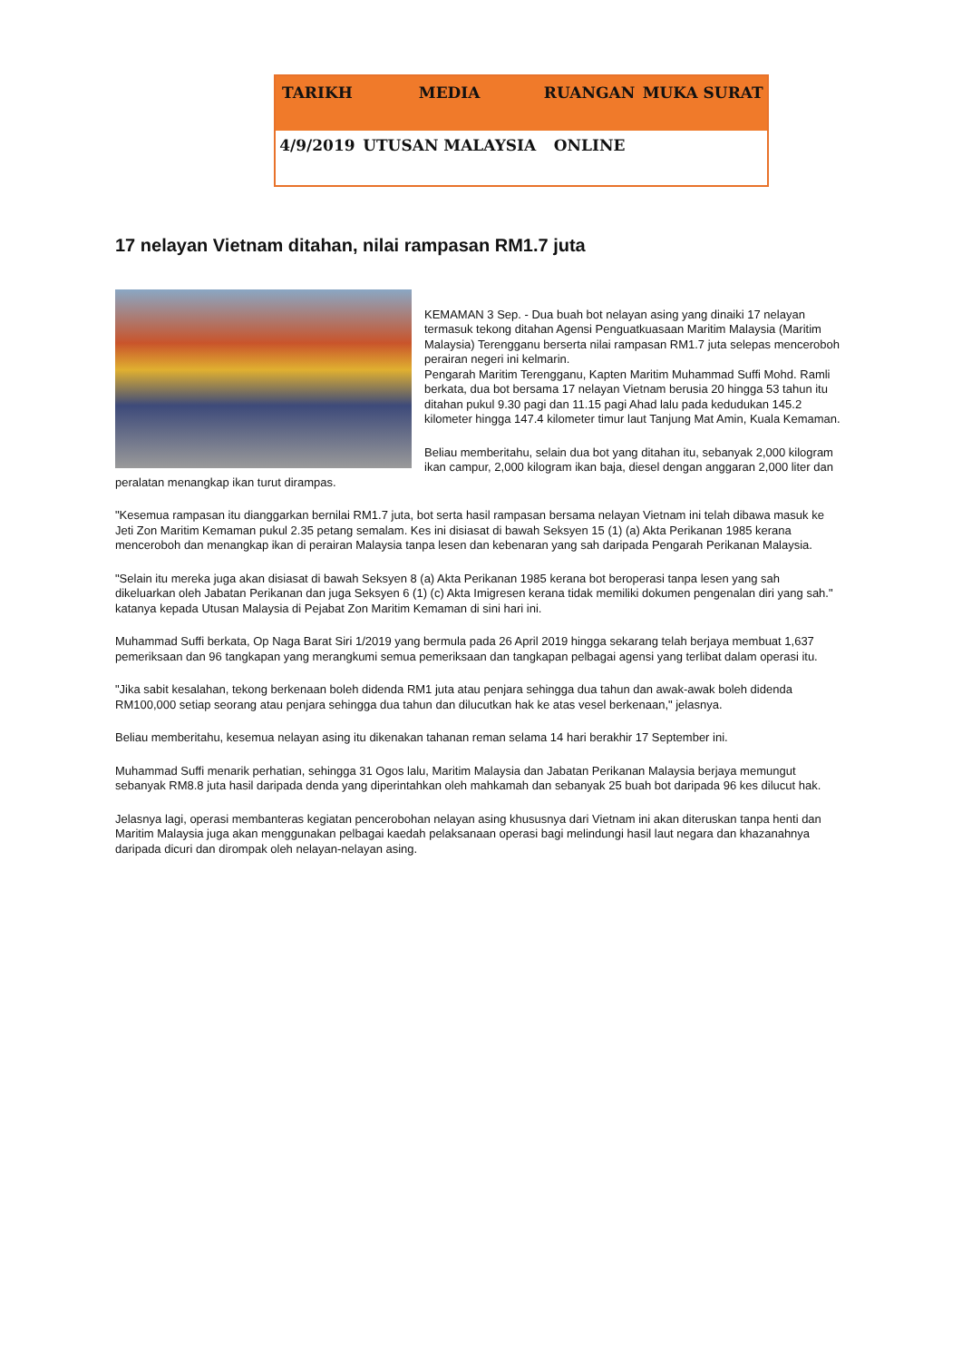| TARIKH | MEDIA | RUANGAN | MUKA SURAT |
| --- | --- | --- | --- |
| 4/9/2019 | UTUSAN MALAYSIA | ONLINE | |
17 nelayan Vietnam ditahan, nilai rampasan RM1.7 juta
KEMAMAN 3 Sep. - Dua buah bot nelayan asing yang dinaiki 17 nelayan termasuk tekong ditahan Agensi Penguatkuasaan Maritim Malaysia (Maritim Malaysia) Terengganu berserta nilai rampasan RM1.7 juta selepas menceroboh perairan negeri ini kelmarin.
Pengarah Maritim Terengganu, Kapten Maritim Muhammad Suffi Mohd. Ramli berkata, dua bot bersama 17 nelayan Vietnam berusia 20 hingga 53 tahun itu ditahan pukul 9.30 pagi dan 11.15 pagi Ahad lalu pada kedudukan 145.2 kilometer hingga 147.4 kilometer timur laut Tanjung Mat Amin, Kuala Kemaman.
Beliau memberitahu, selain dua bot yang ditahan itu, sebanyak 2,000 kilogram ikan campur, 2,000 kilogram ikan baja, diesel dengan anggaran 2,000 liter dan peralatan menangkap ikan turut dirampas.
"Kesemua rampasan itu dianggarkan bernilai RM1.7 juta, bot serta hasil rampasan bersama nelayan Vietnam ini telah dibawa masuk ke Jeti Zon Maritim Kemaman pukul 2.35 petang semalam. Kes ini disiasat di bawah Seksyen 15 (1) (a) Akta Perikanan 1985 kerana menceroboh dan menangkap ikan di perairan Malaysia tanpa lesen dan kebenaran yang sah daripada Pengarah Perikanan Malaysia.
"Selain itu mereka juga akan disiasat di bawah Seksyen 8 (a) Akta Perikanan 1985 kerana bot beroperasi tanpa lesen yang sah dikeluarkan oleh Jabatan Perikanan dan juga Seksyen 6 (1) (c) Akta Imigresen kerana tidak memiliki dokumen pengenalan diri yang sah." katanya kepada Utusan Malaysia di Pejabat Zon Maritim Kemaman di sini hari ini.
Muhammad Suffi berkata, Op Naga Barat Siri 1/2019 yang bermula pada 26 April 2019 hingga sekarang telah berjaya membuat 1,637 pemeriksaan dan 96 tangkapan yang merangkumi semua pemeriksaan dan tangkapan pelbagai agensi yang terlibat dalam operasi itu.
"Jika sabit kesalahan, tekong berkenaan boleh didenda RM1 juta atau penjara sehingga dua tahun dan awak-awak boleh didenda RM100,000 setiap seorang atau penjara sehingga dua tahun dan dilucutkan hak ke atas vesel berkenaan," jelasnya.
Beliau memberitahu, kesemua nelayan asing itu dikenakan tahanan reman selama 14 hari berakhir 17 September ini.
Muhammad Suffi menarik perhatian, sehingga 31 Ogos lalu, Maritim Malaysia dan Jabatan Perikanan Malaysia berjaya memungut sebanyak RM8.8 juta hasil daripada denda yang diperintahkan oleh mahkamah dan sebanyak 25 buah bot daripada 96 kes dilucut hak.
Jelasnya lagi, operasi membanteras kegiatan pencerobohan nelayan asing khususnya dari Vietnam ini akan diteruskan tanpa henti dan Maritim Malaysia juga akan menggunakan pelbagai kaedah pelaksanaan operasi bagi melindungi hasil laut negara dan khazanahnya daripada dicuri dan dirompak oleh nelayan-nelayan asing.